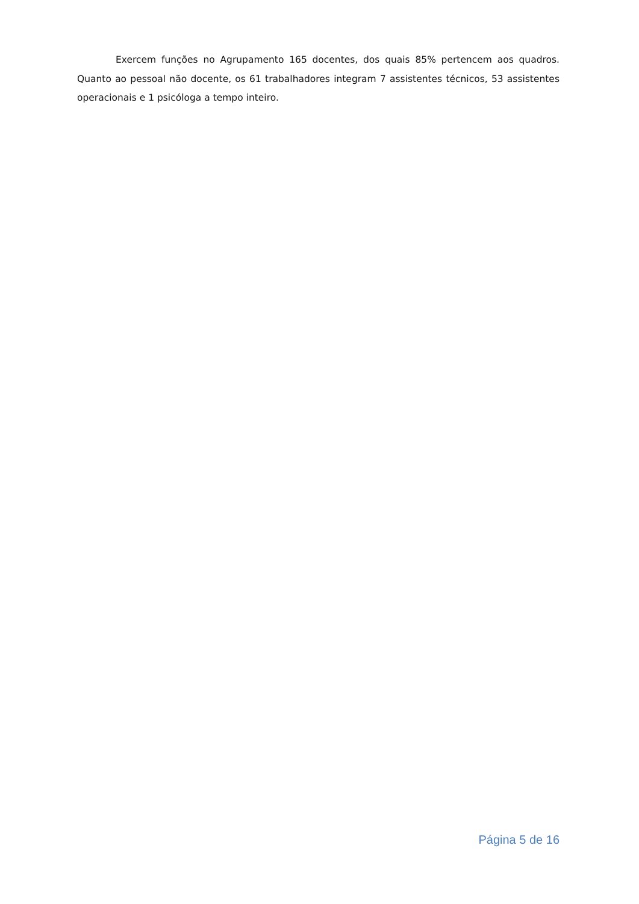Exercem funções no Agrupamento 165 docentes, dos quais 85% pertencem aos quadros. Quanto ao pessoal não docente, os 61 trabalhadores integram 7 assistentes técnicos, 53 assistentes operacionais e 1 psicóloga a tempo inteiro.
Página 5 de 16